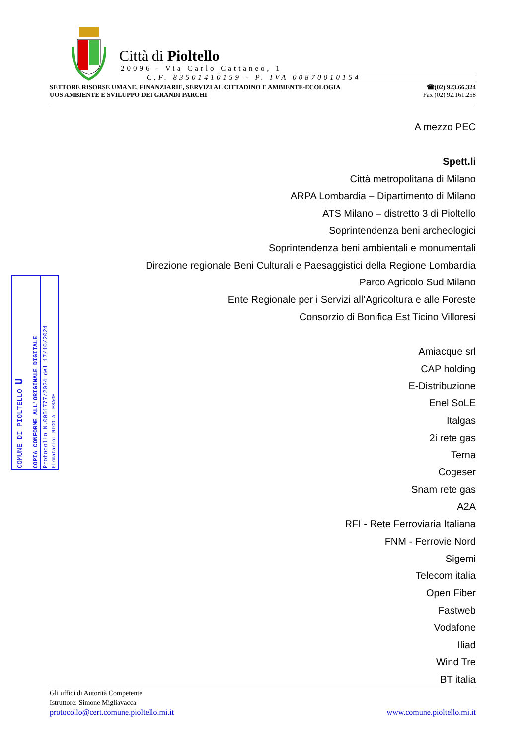Città di Pioltello
20096 - Via Carlo Cattaneo, 1
C.F. 83501410159 - P. IVA 00870010154
SETTORE RISORSE UMANE, FINANZIARIE, SERVIZI AL CITTADINO E AMBIENTE-ECOLOGIA
UOS AMBIENTE E SVILUPPO DEI GRANDI PARCHI
☎(02) 923.66.324
Fax (02) 92.161.258
A mezzo PEC
Spett.li
Città metropolitana di Milano
ARPA Lombardia – Dipartimento di Milano
ATS Milano – distretto 3 di Pioltello
Soprintendenza beni archeologici
Soprintendenza beni ambientali e monumentali
Direzione regionale Beni Culturali e Paesaggistici della Regione Lombardia
Parco Agricolo Sud Milano
Ente Regionale per i Servizi all’Agricoltura e alle Foreste
Consorzio di Bonifica Est Ticino Villoresi
Amiacque srl
CAP holding
E-Distribuzione
Enel SoLE
Italgas
2i rete gas
Terna
Cogeser
Snam rete gas
A2A
RFI - Rete Ferroviaria Italiana
FNM - Ferrovie Nord
Sigemi
Telecom italia
Open Fiber
Fastweb
Vodafone
Iliad
Wind Tre
BT italia
COMUNE DI PIOLTELLO U
COPIA CONFORME ALL'ORIGINALE DIGITALE
Protocollo N.0051777/2024 del 17/10/2024
Firmatario: NICOLA LESAGE
Gli uffici di Autorità Competente
Istruttore: Simone Migliavacca
protocollo@cert.comune.pioltello.mi.it www.comune.pioltello.mi.it